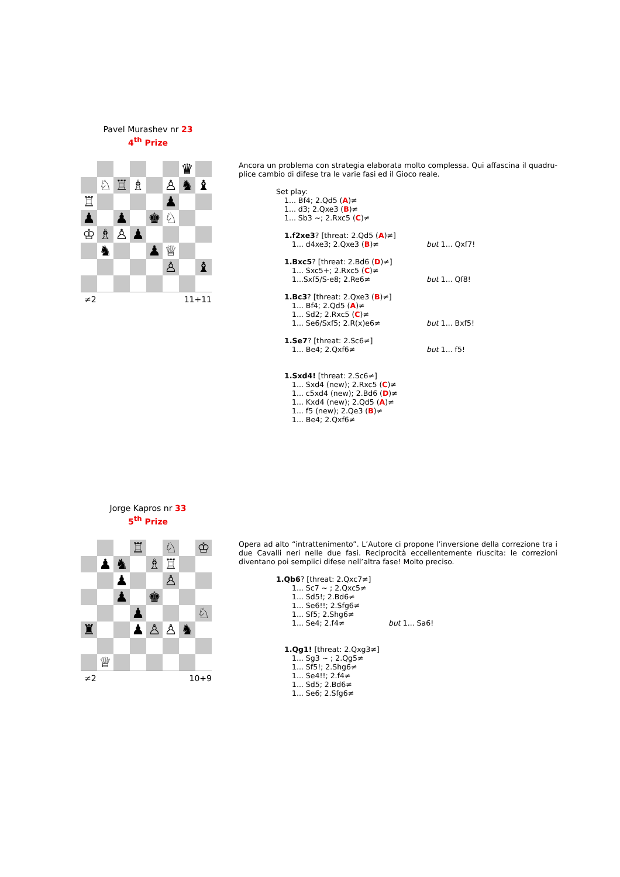Pavel Murashev nr 23
4<sup>th</sup> Prize
| | | | | | | ♛ | |
| | ♘ | ♖ | ♗ | | ♙ | ♞ | ♝ |
| ♖ | | | | | ♟ | | |
| ♟ | | ♟ | | ♚ | ♘ | | |
| ♔ | ♗ | ♙ | ♟ | | | | |
| | ♞ | | | ♟ | ♕ | | |
| | | | | | ♙ | | ♝ |
≠2 11+11
Ancora un problema con strategia elaborata molto complessa. Qui affascina il quadru­plice cambio di difese tra le varie fasi ed il Gioco reale.
Set play:
1... Bf4; 2.Qd5 (A)≠
1... d3; 2.Qxe3 (B)≠
1... Sb3 ~; 2.Rxc5 (C)≠
1.f2xe3? [threat: 2.Qd5 (A)≠]
1... d4xe3; 2.Qxe3 (B)≠ but 1... Qxf7!
1.Bxc5? [threat: 2.Bd6 (D)≠]
1... Sxc5+; 2.Rxc5 (C)≠
1...Sxf5/S-e8; 2.Re6≠ but 1... Qf8!
1.Bc3? [threat: 2.Qxe3 (B)≠]
1... Bf4; 2.Qd5 (A)≠
1... Sd2; 2.Rxc5 (C)≠
1... Se6/Sxf5; 2.R(x)e6≠ but 1... Bxf5!
1.Se7? [threat: 2.Sc6≠]
1... Be4; 2.Qxf6≠ but 1... f5!
1.Sxd4! [threat: 2.Sc6≠]
1... Sxd4 (new); 2.Rxc5 (C)≠
1... c5xd4 (new); 2.Bd6 (D)≠
1... Kxd4 (new); 2.Qd5 (A)≠
1... f5 (new); 2.Qe3 (B)≠
1... Be4; 2.Qxf6≠
Jorge Kapros nr 33
5<sup>th</sup> Prize
| | | | ♖ | | ♘ | | ♔ |
| | ♟ | ♞ | | ♗ | ♖ | | |
| | | ♟ | | | ♙ | | |
| | | ♟ | | ♚ | | | |
| | | | ♟ | | | | ♘ |
| ♜ | | | ♟ | ♙ | ♙ | ♞ | |
| | ♕ | | | | | | |
≠2 10+9
Opera ad alto “intrattenimento”. L’Autore ci propone l’inversione della correzione tra i due Cavalli neri nelle due fasi. Reciprocità eccellentemente riuscita: le correzioni diventano poi semplici difese nell’altra fase! Molto preciso.
1.Qb6? [threat: 2.Qxc7≠]
1... Sc7 ~ ; 2.Qxc5≠
1... Sd5!; 2.Bd6≠
1... Se6!!; 2.Sfg6≠
1... Sf5; 2.Shg6≠
1... Se4; 2.f4≠ but 1... Sa6!
1.Qg1! [threat: 2.Qxg3≠]
1... Sg3 ~ ; 2.Qg5≠
1... Sf5!; 2.Shg6≠
1... Se4!!; 2.f4≠
1... Sd5; 2.Bd6≠
1... Se6; 2.Sfg6≠